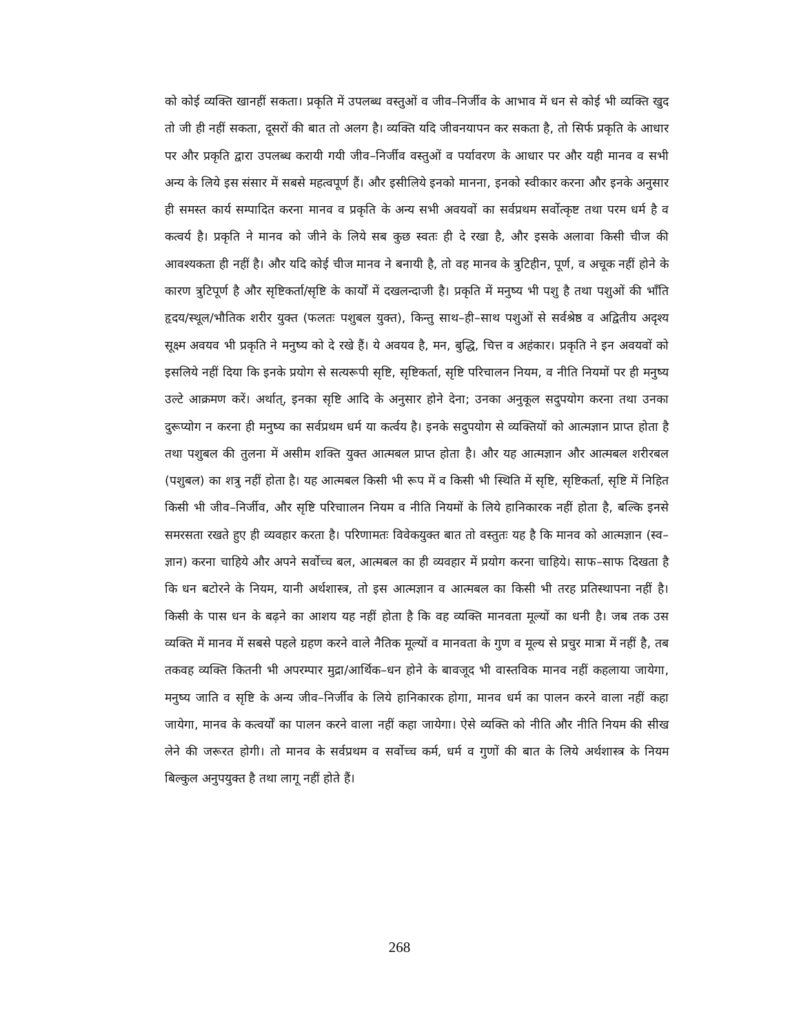को कोई व्यक्ति खानहीं सकता। प्रकृति में उपलब्ध वस्तुओं व जीव–निर्जीव के आभाव में धन से कोई भी व्यक्ति खुद तो जी ही नहीं सकता, दूसरों की बात तो अलग है। व्यक्ति यदि जीवनयापन कर सकता है, तो सिर्फ प्रकृति के आधार पर और प्रकृति द्वारा उपलब्ध करायी गयी जीव–निर्जीव वस्तुओं व पर्यावरण के आधार पर और यही मानव व सभी अन्य के लिये इस संसार में सबसे महत्वपूर्ण हैं। और इसीलिये इनको मानना, इनको स्वीकार करना और इनके अनुसार ही समस्त कार्य सम्पादित करना मानव व प्रकृति के अन्य सभी अवयवों का सर्वप्रथम सर्वोत्कृष्ट तथा परम धर्म है व कत्वर्य है। प्रकृति ने मानव को जीने के लिये सब कुछ स्वतः ही दे रखा है, और इसके अलावा किसी चीज की आवश्यकता ही नहीं है। और यदि कोई चीज मानव ने बनायी है, तो वह मानव के त्रुटिहीन, पूर्ण, व अचूक नहीं होने के कारण त्रुटिपूर्ण है और सृष्टिकर्ता/सृष्टि के कार्यों में दखलन्दाजी है। प्रकृति में मनुष्य भी पशु है तथा पशुओं की भाँति हृदय/स्थूल/भौतिक शरीर युक्त (फलतः पशुबल युक्त), किन्तु साथ–ही–साथ पशुओं से सर्वश्रेष्ठ व अद्वितीय अदृश्य सूक्ष्म अवयव भी प्रकृति ने मनुष्य को दे रखे हैं। ये अवयव है, मन, बुद्धि, चित्त व अहंकार। प्रकृति ने इन अवयवों को इसलिये नहीं दिया कि इनके प्रयोग से सत्यरूपी सृष्टि, सृष्टिकर्ता, सृष्टि परिचालन नियम, व नीति नियमों पर ही मनुष्य उल्टे आक्रमण करें। अर्थात्, इनका सृष्टि आदि के अनुसार होने देना; उनका अनुकूल सदुपयोग करना तथा उनका दुरूप्योग न करना ही मनुष्य का सर्वप्रथम धर्म या कर्त्वय है। इनके सदुपयोग से व्यक्तियों को आत्मज्ञान प्राप्त होता है तथा पशुबल की तुलना में असीम शक्ति युक्त आत्मबल प्राप्त होता है। और यह आत्मज्ञान और आत्मबल शरीरबल (पशुबल) का शत्रु नहीं होता है। यह आत्मबल किसी भी रूप में व किसी भी स्थिति में सृष्टि, सृष्टिकर्ता, सृष्टि में निहित किसी भी जीव–निर्जीव, और सृष्टि परिचाालन नियम व नीति नियमों के लिये हानिकारक नहीं होता है, बल्कि इनसे समरसता रखते हुए ही व्यवहार करता है। परिणामतः विवेकयुक्त बात तो वस्तुतः यह है कि मानव को आत्मज्ञान (स्व–ज्ञान) करना चाहिये और अपने सर्वोच्च बल, आत्मबल का ही व्यवहार में प्रयोग करना चाहिये। साफ–साफ दिखता है कि धन बटोरने के नियम, यानी अर्थशास्त्र, तो इस आत्मज्ञान व आत्मबल का किसी भी तरह प्रतिस्थापना नहीं है। किसी के पास धन के बढ़ने का आशय यह नहीं होता है कि वह व्यक्ति मानवता मूल्यों का धनी है। जब तक उस व्यक्ति में मानव में सबसे पहले ग्रहण करने वाले नैतिक मूल्यों व मानवता के गुण व मूल्य से प्रचुर मात्रा में नहीं है, तब तकवह व्यक्ति कितनी भी अपरम्पार मुद्रा/आर्थिक–धन होने के बावजूद भी वास्तविक मानव नहीं कहलाया जायेगा, मनुष्य जाति व सृष्टि के अन्य जीव–निर्जीव के लिये हानिकारक होगा, मानव धर्म का पालन करने वाला नहीं कहा जायेगा, मानव के कत्वर्यों का पालन करने वाला नहीं कहा जायेगा। ऐसे व्यक्ति को नीति और नीति नियम की सीख लेने की जरूरत होगी। तो मानव के सर्वप्रथम व सर्वोच्च कर्म, धर्म व गुणों की बात के लिये अर्थशास्त्र के नियम बिल्कुल अनुपयुक्त है तथा लागू नहीं होते हैं।
268